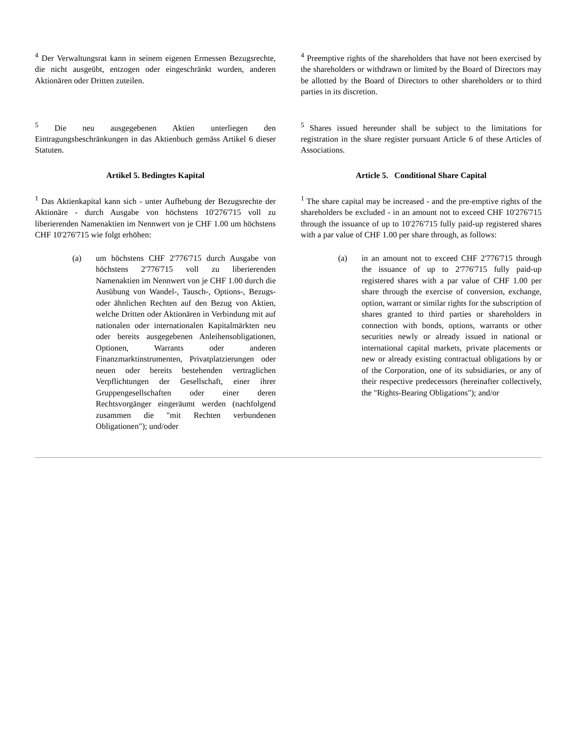<sup>4</sup> Der Verwaltungsrat kann in seinem eigenen Ermessen Bezugsrechte, die nicht ausgeübt, entzogen oder eingeschränkt wurden, anderen Aktionären oder Dritten zuteilen.
<sup>4</sup> Preemptive rights of the shareholders that have not been exercised by the shareholders or withdrawn or limited by the Board of Directors may be allotted by the Board of Directors to other shareholders or to third parties in its discretion.
<sup>5</sup> Die neu ausgegebenen Aktien unterliegen den Eintragungsbeschränkungen in das Aktienbuch gemäss Artikel 6 dieser Statuten.
<sup>5</sup> Shares issued hereunder shall be subject to the limitations for registration in the share register pursuant Article 6 of these Articles of Associations.
Artikel 5. Bedingtes Kapital Article 5. Conditional Share Capital
<sup>1</sup> Das Aktienkapital kann sich - unter Aufhebung der Bezugsrechte der Aktionäre - durch Ausgabe von höchstens 10'276'715 voll zu liberierenden Namenaktien im Nennwert von je CHF 1.00 um höchstens CHF 10'276'715 wie folgt erhöhen:
<sup>1</sup> The share capital may be increased - and the pre-emptive rights of the shareholders be excluded - in an amount not to exceed CHF 10'276'715 through the issuance of up to 10'276'715 fully paid-up registered shares with a par value of CHF 1.00 per share through, as follows:
(a) um höchstens CHF 2'776'715 durch Ausgabe von höchstens 2'776'715 voll zu liberierenden Namenaktien im Nennwert von je CHF 1.00 durch die Ausübung von Wandel-, Tausch-, Options-, Bezugs- oder ähnlichen Rechten auf den Bezug von Aktien, welche Dritten oder Aktionären in Verbindung mit auf nationalen oder internationalen Kapitalmärkten neu oder bereits ausgegebenen Anleihensobligationen, Optionen, Warrants oder anderen Finanzmarktinstrumenten, Privatplatzierungen oder neuen oder bereits bestehenden vertraglichen Verpflichtungen der Gesellschaft, einer ihrer Gruppengesellschaften oder einer deren Rechtsvorgänger eingeräumt werden (nachfolgend zusammen die "mit Rechten verbundenen Obligationen"); und/oder
(a) in an amount not to exceed CHF 2'776'715 through the issuance of up to 2'776'715 fully paid-up registered shares with a par value of CHF 1.00 per share through the exercise of conversion, exchange, option, warrant or similar rights for the subscription of shares granted to third parties or shareholders in connection with bonds, options, warrants or other securities newly or already issued in national or international capital markets, private placements or new or already existing contractual obligations by or of the Corporation, one of its subsidiaries, or any of their respective predecessors (hereinafter collectively, the "Rights-Bearing Obligations"); and/or